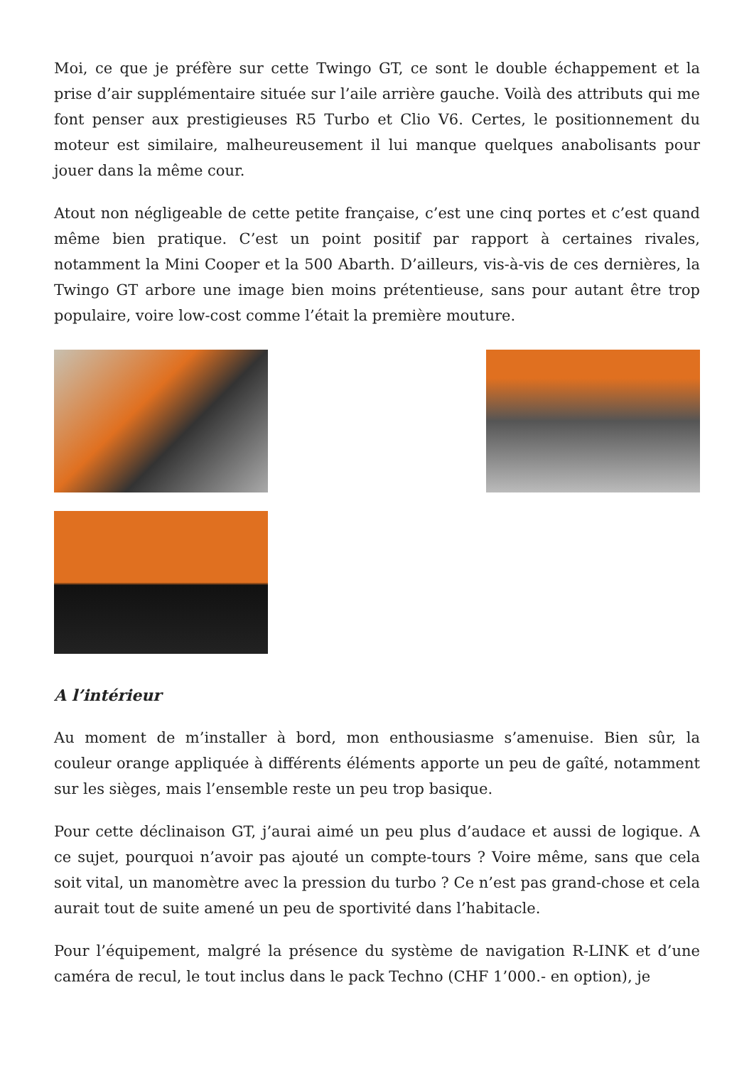Moi, ce que je préfère sur cette Twingo GT, ce sont le double échappement et la prise d’air supplémentaire située sur l’aile arrière gauche. Voilà des attributs qui me font penser aux prestigieuses R5 Turbo et Clio V6. Certes, le positionnement du moteur est similaire, malheureusement il lui manque quelques anabolisants pour jouer dans la même cour.
Atout non négligeable de cette petite française, c’est une cinq portes et c’est quand même bien pratique. C’est un point positif par rapport à certaines rivales, notamment la Mini Cooper et la 500 Abarth. D’ailleurs, vis-à-vis de ces dernières, la Twingo GT arbore une image bien moins prétentieuse, sans pour autant être trop populaire, voire low-cost comme l’était la première mouture.
A l’intérieur
Au moment de m’installer à bord, mon enthousiasme s’amenuise. Bien sûr, la couleur orange appliquée à différents éléments apporte un peu de gaîté, notamment sur les sièges, mais l’ensemble reste un peu trop basique.
Pour cette déclinaison GT, j’aurai aimé un peu plus d’audace et aussi de logique. A ce sujet, pourquoi n’avoir pas ajouté un compte-tours ? Voire même, sans que cela soit vital, un manomètre avec la pression du turbo ? Ce n’est pas grand-chose et cela aurait tout de suite amené un peu de sportivité dans l’habitacle.
Pour l’équipement, malgré la présence du système de navigation R-LINK et d’une caméra de recul, le tout inclus dans le pack Techno (CHF 1’000.- en option), je